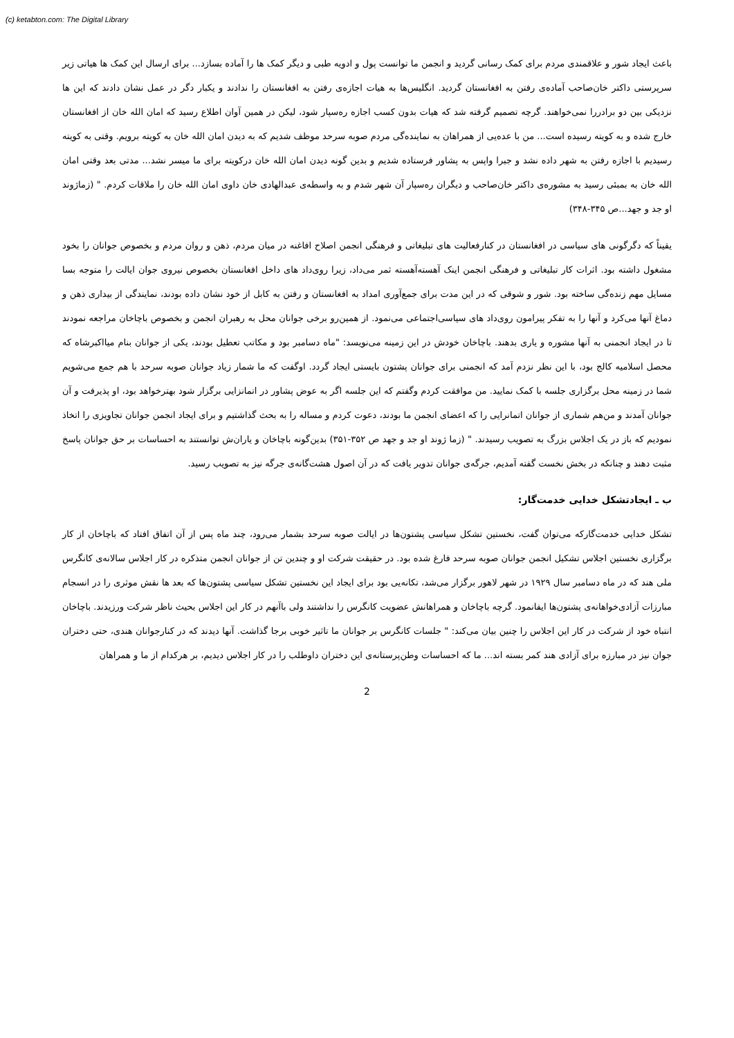(c) ketabton.com: The Digital Library
باعث ایجاد شور و علاقمندی مردم برای کمک رسانی گردید و انجمن ما توانست پول و ادویه طبی و دیگر کمک ها را آماده بسازد... برای ارسال این کمک ها هیاتی زیر سرپرستی داکتر خان‌صاحب آماده‌ی رفتن به افغانستان گردید. انگلیس‌ها به هیات اجازه‌ی رفتن به افغانستان را ندادند و یکبار دگر در عمل نشان دادند که این ها نزدیکی بین دو برادررا نمی‌خواهند. گرچه تصمیم گرفته شد که هیات بدون کسب اجازه ره‌سپار شود، لیکن در همین آوان اطلاع رسید که امان الله خان از افغانستان خارج شده و به کویته رسیده است... من با عده‌یی از همراهان به نماینده‌گی مردم صوبه سرحد موظف شدیم که به دیدن امان الله خان به کویته برویم. وقتی به کویته رسیدیم با اجازه رفتن به شهر داده نشد و جبرا واپس به پشاور فرستاده شدیم و بدین گونه دیدن امان الله خان درکویته برای ما میسر نشد... مدتی بعد وقتی امان الله خان به بمبئی رسید به مشوره‌ی داکتر خان‌صاحب و دیگران ره‌سپار آن شهر شدم و به واسطه‌ی عبدالهادی خان داوی امان الله خان را ملاقات کردم. " (زماژوند او جد و جهد...ص ۳۴۵-۳۴۸)
یقیناً که دگرگونی های سیاسی در افغانستان در کنارفعالیت های تبلیغاتی و فرهنگی انجمن اصلاح افاغنه در میان مردم، ذهن و روان مردم و بخصوص جوانان را بخود مشغول داشته بود. اثرات کار تبلیغاتی و فرهنگی انجمن اینک آهسته‌آهسته ثمر می‌داد، زیرا روی‌داد های داخل افغانستان بخصوص نیروی جوان ایالت را متوجه بسا مسایل مهم زنده‌گی ساخته بود. شور و شوقی که در این مدت برای جمع‌آوری امداد به افغانستان و رفتن به کابل از خود نشان داده بودند، نمایندگی از بیداری ذهن و دماغ آنها می‌کرد و آنها را به تفکر پیرامون روی‌داد های سیاسی‌اجتماعی می‌نمود. از همین‌رو برخی جوانان محل به رهبران انجمن و بخصوص باچاخان مراجعه نمودند تا در ایجاد انجمنی به آنها مشوره و یاری بدهند. باچاخان خودش در این زمینه می‌نویسد: "ماه دسامبر بود و مکاتب تعطیل بودند، یکی از جوانان بنام میااکبرشاه که محصل اسلامیه کالج بود، با این نظر نزدم آمد که انجمنی برای جوانان پشتون بایستی ایجاد گردد. اوگفت که ما شمار زیاد جوانان صوبه سرحد با هم جمع می‌شویم شما در زمینه محل برگزاری جلسه با کمک نمایید. من موافقت کردم وگفتم که این جلسه اگر به عوض پشاور در اتمانزایی برگزار شود بهترخواهد بود، او پذیرفت و آن جوانان آمدند و من‌هم شماری از جوانان اتمانرایی را که اعضای انجمن ما بودند، دعوت کردم و مساله را به بحث گذاشتیم و برای ایجاد انجمن جوانان تجاویزی را اتخاذ نمودیم که باز در یک اجلاس بزرگ به تصویب رسیدند. " (زما ژوند او جد و جهد ص ۳۵۲-۳۵۱) بدین‌گونه باچاخان و یاران‌ش توانستند به احساسات بر حق جوانان پاسخ مثبت دهند و چنانکه در بخش نخست گفته آمدیم، جرگه‌ی جوانان تدویر یافت که در آن اصول هشت‌گانه‌ی جرگه نیز به تصویب رسید.
ب ـ ایجادتشکل خدایی خدمت‌گار:
تشکل خدایی خدمت‌گارکه می‌توان گفت، نخستین تشکل سیاسی پشتون‌ها در ایالت صوبه سرحد بشمار می‌رود، چند ماه پس از آن اتفاق افتاد که باچاخان از کار برگزاری نخستین اجلاس تشکیل انجمن جوانان صوبه سرحد فارغ شده بود. در حقیقت شرکت او و چندین تن از جوانان انجمن متذکره در کار اجلاس سالانه‌ی کانگرس ملی هند که در ماه دسامبر سال ۱۹۲۹ در شهر لاهور برگزار می‌شد، تکانه‌یی بود برای ایجاد این نخستین تشکل سیاسی پشتون‌ها که بعد ها نقش موثری را در انسجام مبارزات آزادی‌خواهانه‌ی پشتون‌ها ایفانمود. گرچه باچاخان و همراهانش عضویت کانگرس را نداشتند ولی باآنهم در کار این اجلاس بحیث ناظر شرکت ورزیدند. باچاخان انتباه خود از شرکت در کار این اجلاس را چنین بیان می‌کند: " جلسات کانگرس بر جوانان ما تاثیر خوبی برجا گذاشت. آنها دیدند که در کنارجوانان هندی، حتی دختران جوان نیز در مبارزه برای آزادی هند کمر بسته اند... ما که احساسات وطن‌پرستانه‌ی این دختران داوطلب را در کار اجلاس دیدیم، بر هرکدام از ما و همراهان
2